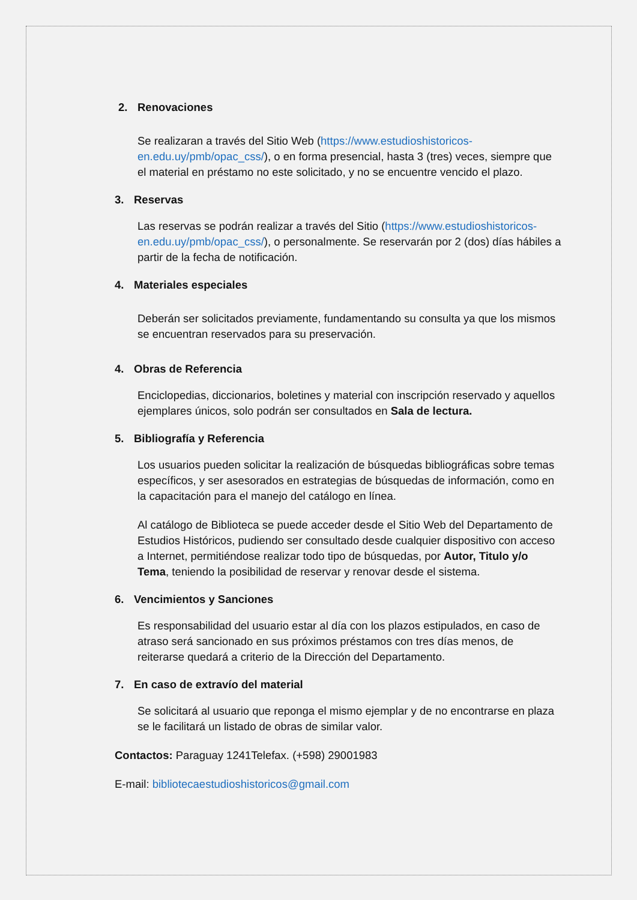2. Renovaciones
Se realizaran a través del Sitio Web (https://www.estudioshistoricos-en.edu.uy/pmb/opac_css/), o en forma presencial, hasta 3 (tres) veces, siempre que el material en préstamo no este solicitado, y no se encuentre vencido el plazo.
3. Reservas
Las reservas se podrán realizar a través del Sitio (https://www.estudioshistoricos-en.edu.uy/pmb/opac_css/), o personalmente. Se reservarán por 2 (dos) días hábiles a partir de la fecha de notificación.
4. Materiales especiales
Deberán ser solicitados previamente, fundamentando su consulta ya que los mismos se encuentran reservados para su preservación.
4. Obras de Referencia
Enciclopedias, diccionarios, boletines y material con inscripción reservado y aquellos ejemplares únicos, solo podrán ser consultados en Sala de lectura.
5. Bibliografía y Referencia
Los usuarios pueden solicitar la realización de búsquedas bibliográficas sobre temas específicos, y ser asesorados en estrategias de búsquedas de información, como en la capacitación para el manejo del catálogo en línea.
Al catálogo de Biblioteca se puede acceder desde el Sitio Web del Departamento de Estudios Históricos, pudiendo ser consultado desde cualquier dispositivo con acceso a Internet, permitiéndose realizar todo tipo de búsquedas, por Autor, Titulo y/o Tema, teniendo la posibilidad de reservar y renovar desde el sistema.
6. Vencimientos y Sanciones
Es responsabilidad del usuario estar al día con los plazos estipulados, en caso de atraso será sancionado en sus próximos préstamos con tres días menos, de reiterarse quedará a criterio de la Dirección del Departamento.
7. En caso de extravío del material
Se solicitará al usuario que reponga el mismo ejemplar y de no encontrarse en plaza se le facilitará un listado de obras de similar valor.
Contactos: Paraguay 1241Telefax. (+598) 29001983
E-mail: bibliotecaestudioshistoricos@gmail.com